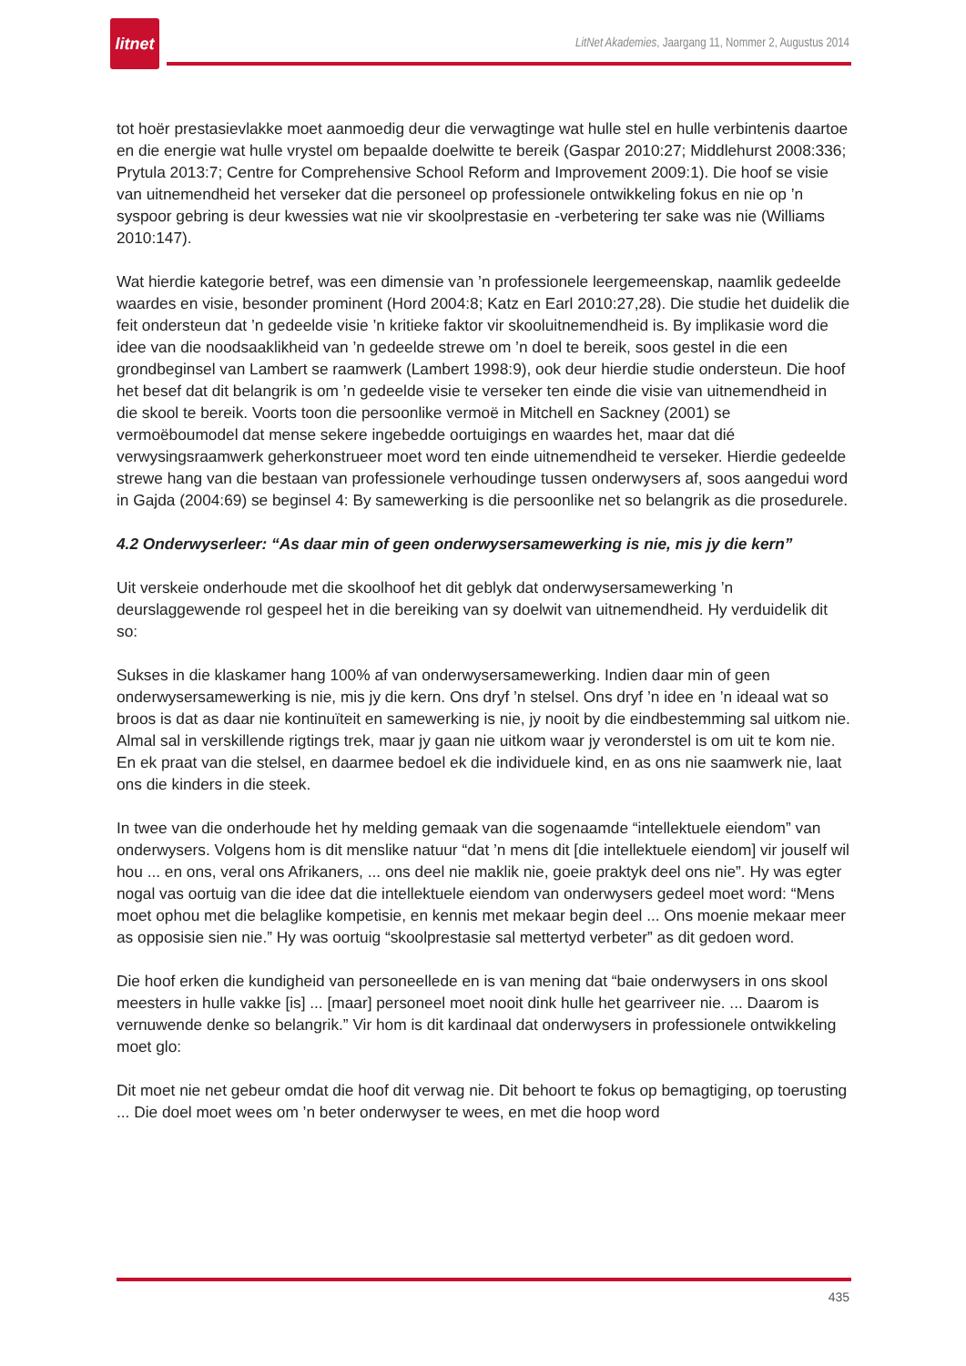litnet
LitNet Akademies, Jaargang 11, Nommer 2, Augustus 2014
tot hoër prestasievlakke moet aanmoedig deur die verwagtinge wat hulle stel en hulle verbintenis daartoe en die energie wat hulle vrystel om bepaalde doelwitte te bereik (Gaspar 2010:27; Middlehurst 2008:336; Prytula 2013:7; Centre for Comprehensive School Reform and Improvement 2009:1). Die hoof se visie van uitnemendheid het verseker dat die personeel op professionele ontwikkeling fokus en nie op ’n syspoor gebring is deur kwessies wat nie vir skoolprestasie en -verbetering ter sake was nie (Williams 2010:147).
Wat hierdie kategorie betref, was een dimensie van ’n professionele leergemeenskap, naamlik gedeelde waardes en visie, besonder prominent (Hord 2004:8; Katz en Earl 2010:27,28). Die studie het duidelik die feit ondersteun dat ’n gedeelde visie ’n kritieke faktor vir skooluitnemendheid is. By implikasie word die idee van die noodsaaklikheid van ’n gedeelde strewe om ’n doel te bereik, soos gestel in die een grondbeginsel van Lambert se raamwerk (Lambert 1998:9), ook deur hierdie studie ondersteun. Die hoof het besef dat dit belangrik is om ’n gedeelde visie te verseker ten einde die visie van uitnemendheid in die skool te bereik. Voorts toon die persoonlike vermoë in Mitchell en Sackney (2001) se vermoëboumodel dat mense sekere ingebedde oortuigings en waardes het, maar dat dié verwysingsraamwerk geherkonstrueer moet word ten einde uitnemendheid te verseker. Hierdie gedeelde strewe hang van die bestaan van professionele verhoudinge tussen onderwysers af, soos aangedui word in Gajda (2004:69) se beginsel 4: By samewerking is die persoonlike net so belangrik as die prosedurele.
4.2 Onderwyserleer: “As daar min of geen onderwysersamewerking is nie, mis jy die kern”
Uit verskeie onderhoude met die skoolhoof het dit geblyk dat onderwysersamewerking ’n deurslaggewende rol gespeel het in die bereiking van sy doelwit van uitnemendheid. Hy verduidelik dit so:
Sukses in die klaskamer hang 100% af van onderwysersamewerking. Indien daar min of geen onderwysersamewerking is nie, mis jy die kern. Ons dryf ’n stelsel. Ons dryf ’n idee en ’n ideaal wat so broos is dat as daar nie kontinuïteit en samewerking is nie, jy nooit by die eindbestemming sal uitkom nie. Almal sal in verskillende rigtings trek, maar jy gaan nie uitkom waar jy veronderstel is om uit te kom nie. En ek praat van die stelsel, en daarmee bedoel ek die individuele kind, en as ons nie saamwerk nie, laat ons die kinders in die steek.
In twee van die onderhoude het hy melding gemaak van die sogenaamde “intellektuele eiendom” van onderwysers. Volgens hom is dit menslike natuur “dat ’n mens dit [die intellektuele eiendom] vir jouself wil hou ... en ons, veral ons Afrikaners, ... ons deel nie maklik nie, goeie praktyk deel ons nie”. Hy was egter nogal vas oortuig van die idee dat die intellektuele eiendom van onderwysers gedeel moet word: “Mens moet ophou met die belaglike kompetisie, en kennis met mekaar begin deel ... Ons moenie mekaar meer as opposisie sien nie.” Hy was oortuig “skoolprestasie sal mettertyd verbeter” as dit gedoen word.
Die hoof erken die kundigheid van personeellede en is van mening dat “baie onderwysers in ons skool meesters in hulle vakke [is] ... [maar] personeel moet nooit dink hulle het gearriveer nie. ... Daarom is vernuwende denke so belangrik.” Vir hom is dit kardinaal dat onderwysers in professionele ontwikkeling moet glo:
Dit moet nie net gebeur omdat die hoof dit verwag nie. Dit behoort te fokus op bemagtiging, op toerusting ... Die doel moet wees om ’n beter onderwyser te wees, en met die hoop word
435